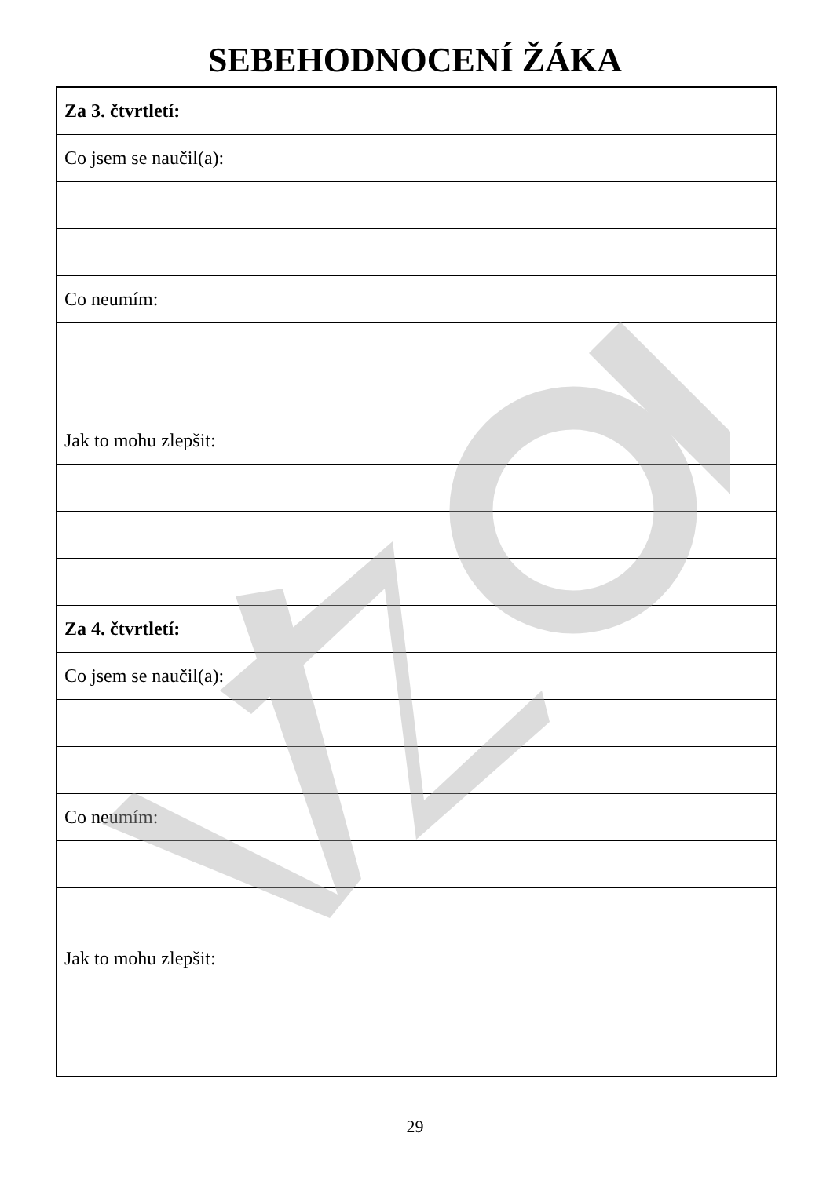SEBEHODNOCENÍ ŽÁKA
| Za 3. čtvrtletí: |
| Co jsem se naučil(a): |
| Co neumím: |
| Jak to mohu zlepšit: |
| Za 4. čtvrtletí: |
| Co jsem se naučil(a): |
| Co neumím: |
| Jak to mohu zlepšit: |
29